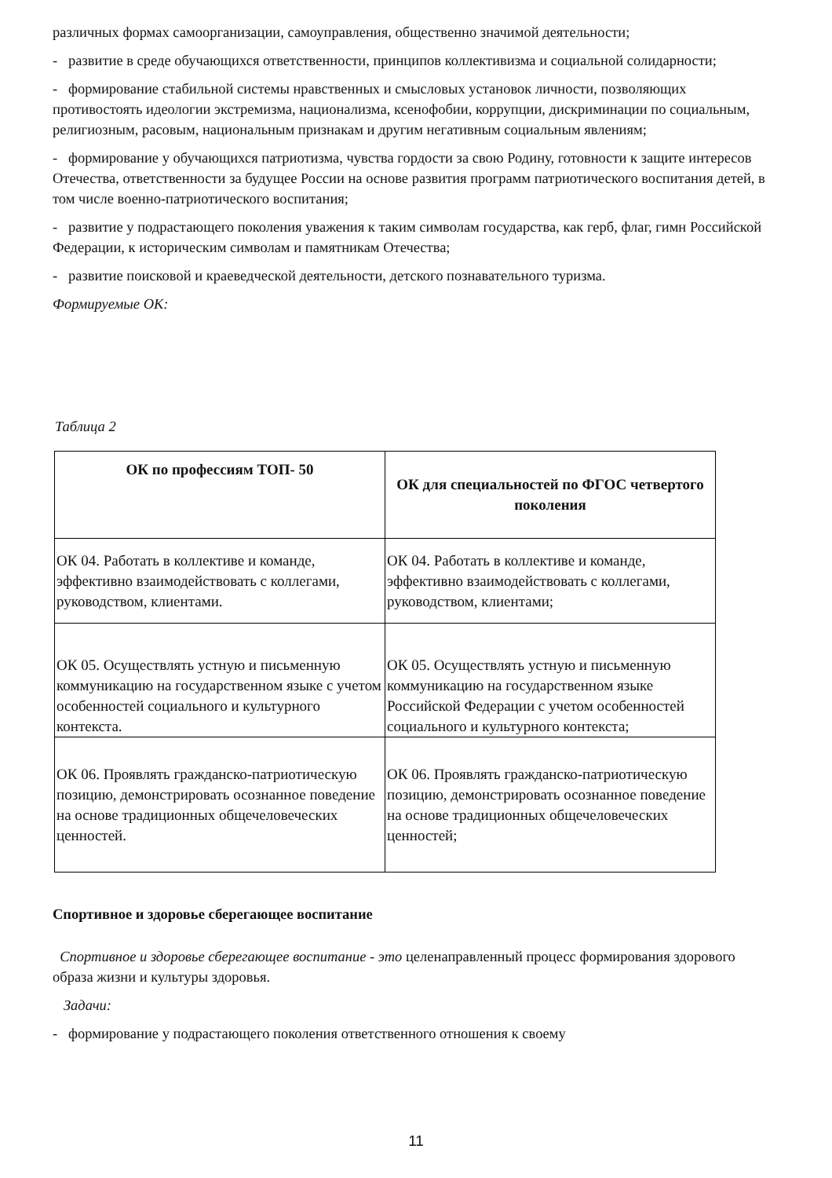различных формах самоорганизации, самоуправления, общественно значимой деятельности;
- развитие в среде обучающихся ответственности, принципов коллективизма и социальной солидарности;
- формирование стабильной системы нравственных и смысловых установок личности, позволяющих противостоять идеологии экстремизма, национализма, ксенофобии, коррупции, дискриминации по социальным, религиозным, расовым, национальным признакам и другим негативным социальным явлениям;
- формирование у обучающихся патриотизма, чувства гордости за свою Родину, готовности к защите интересов Отечества, ответственности за будущее России на основе развития программ патриотического воспитания детей, в том числе военно-патриотического воспитания;
- развитие у подрастающего поколения уважения к таким символам государства, как герб, флаг, гимн Российской Федерации, к историческим символам и памятникам Отечества;
- развитие поисковой и краеведческой деятельности, детского познавательного туризма.
Формируемые ОК:
Таблица 2
| ОК по профессиям ТОП- 50 | ОК для специальностей по ФГОС четвертого поколения |
| --- | --- |
| ОК 04. Работать в коллективе и команде, эффективно взаимодействовать с коллегами, руководством, клиентами. | ОК 04. Работать в коллективе и команде, эффективно взаимодействовать с коллегами, руководством, клиентами; |
| ОК 05. Осуществлять устную и письменную коммуникацию на государственном языке с учетом особенностей социального и культурного контекста. | ОК 05. Осуществлять устную и письменную коммуникацию на государственном языке Российской Федерации с учетом особенностей социального и культурного контекста; |
| ОК 06. Проявлять гражданско-патриотическую позицию, демонстрировать осознанное поведение на основе традиционных общечеловеческих ценностей. | ОК 06. Проявлять гражданско-патриотическую позицию, демонстрировать осознанное поведение на основе традиционных общечеловеческих ценностей; |
Спортивное и здоровье сберегающее воспитание
Спортивное и здоровье сберегающее воспитание - это целенаправленный процесс формирования здорового образа жизни и культуры здоровья.
Задачи:
- формирование у подрастающего поколения ответственного отношения к своему
11